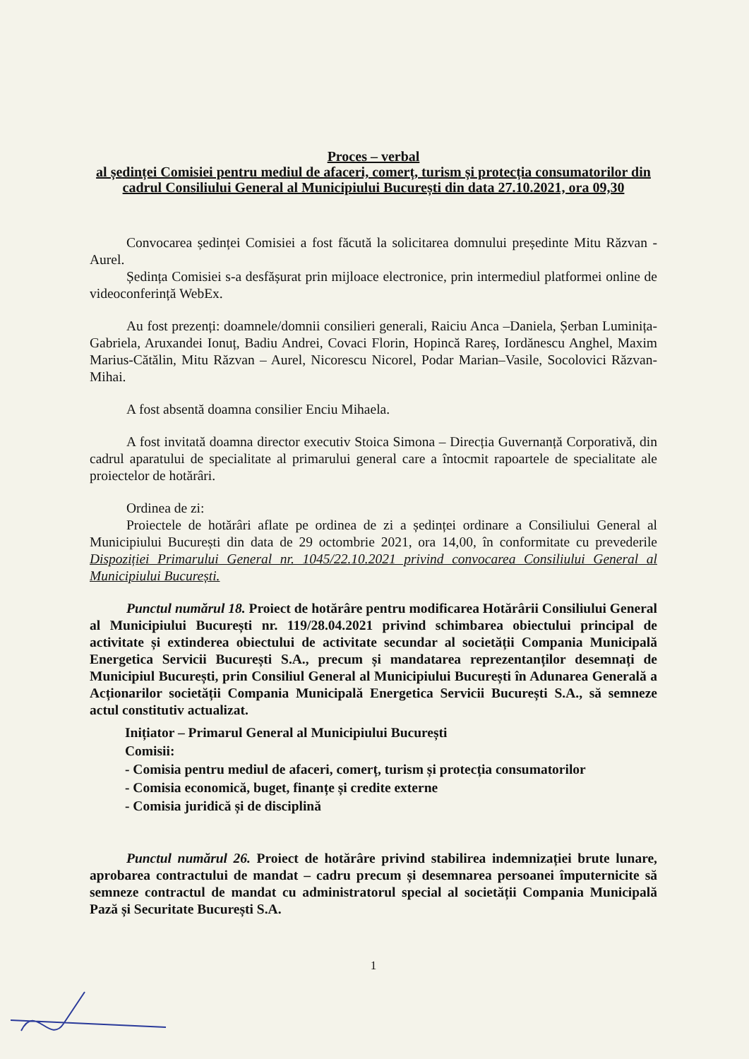Proces – verbal
al ședinței Comisiei pentru mediul de afaceri, comerț, turism și protecția consumatorilor din cadrul Consiliului General al Municipiului București din data 27.10.2021, ora 09,30
Convocarea ședinței Comisiei a fost făcută la solicitarea domnului președinte Mitu Răzvan - Aurel.
Ședința Comisiei s-a desfășurat prin mijloace electronice, prin intermediul platformei online de videoconferință WebEx.
Au fost prezenți: doamnele/domnii consilieri generali, Raiciu Anca –Daniela, Șerban Luminița-Gabriela, Aruxandei Ionuț, Badiu Andrei, Covaci Florin, Hopincă Rareș, Iordănescu Anghel, Maxim Marius-Cătălin, Mitu Răzvan – Aurel, Nicorescu Nicorel, Podar Marian–Vasile, Socolovici Răzvan-Mihai.
A fost absentă doamna consilier Enciu Mihaela.
A fost invitată doamna director executiv Stoica Simona – Direcția Guvernanță Corporativă, din cadrul aparatului de specialitate al primarului general care a întocmit rapoartele de specialitate ale proiectelor de hotărâri.
Ordinea de zi:
Proiectele de hotărâri aflate pe ordinea de zi a ședinței ordinare a Consiliului General al Municipiului București din data de 29 octombrie 2021, ora 14,00, în conformitate cu prevederile Dispoziției Primarului General nr. 1045/22.10.2021 privind convocarea Consiliului General al Municipiului București.
Punctul numărul 18. Proiect de hotărâre pentru modificarea Hotărârii Consiliului General al Municipiului București nr. 119/28.04.2021 privind schimbarea obiectului principal de activitate și extinderea obiectului de activitate secundar al societății Compania Municipală Energetica Servicii București S.A., precum și mandatarea reprezentanților desemnați de Municipiul București, prin Consiliul General al Municipiului București în Adunarea Generală a Acționarilor societății Compania Municipală Energetica Servicii București S.A., să semneze actul constitutiv actualizat.
Inițiator – Primarul General al Municipiului București
Comisii:
- Comisia pentru mediul de afaceri, comerț, turism și protecția consumatorilor
- Comisia economică, buget, finanțe și credite externe
- Comisia juridică și de disciplină
Punctul numărul 26. Proiect de hotărâre privind stabilirea indemnizației brute lunare, aprobarea contractului de mandat – cadru precum și desemnarea persoanei împuternicite să semneze contractul de mandat cu administratorul special al societății Compania Municipală Pază și Securitate București S.A.
1